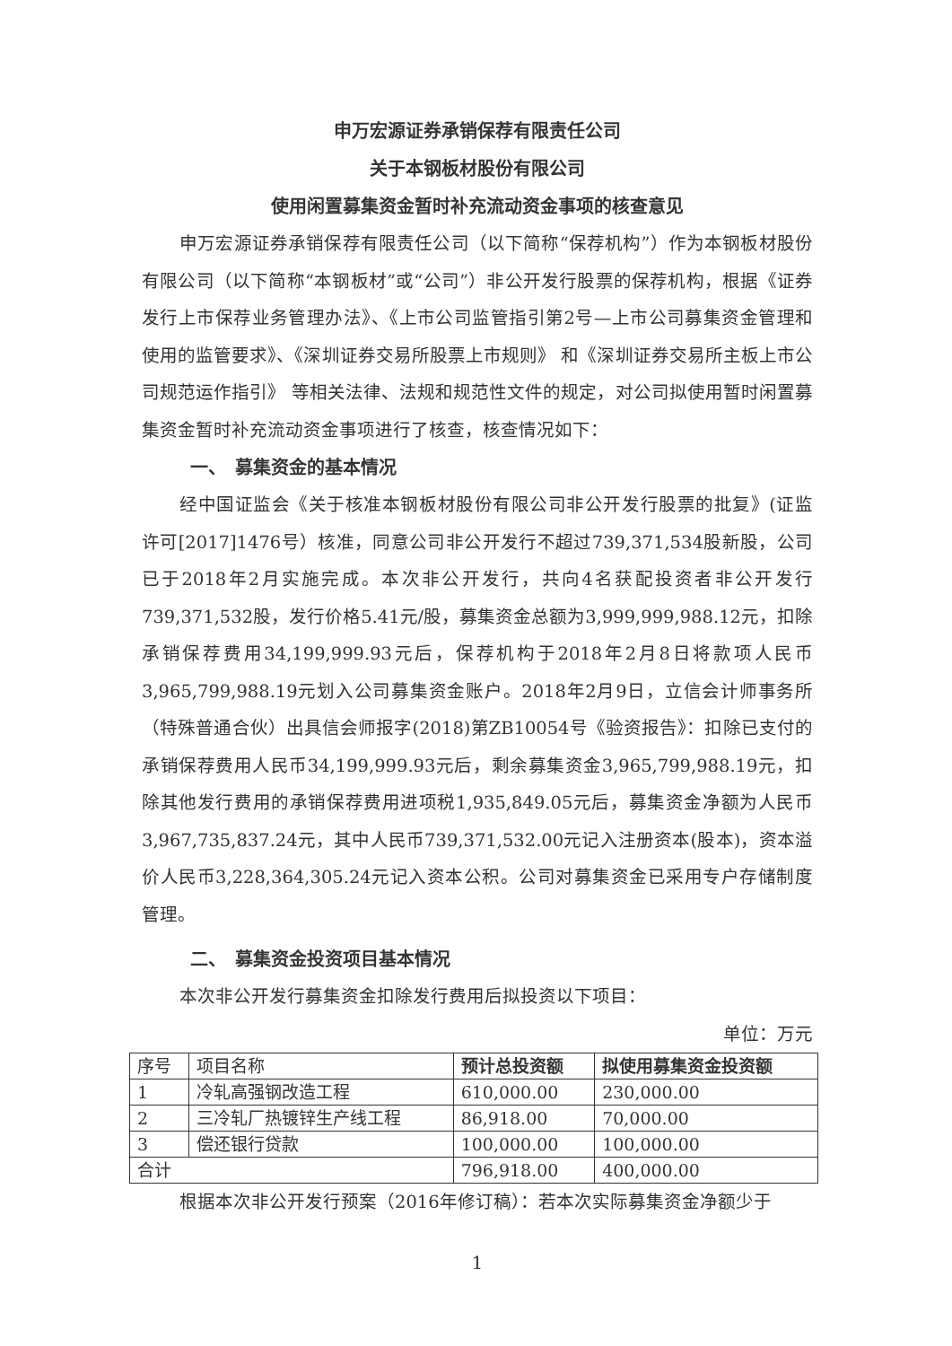申万宏源证券承销保荐有限责任公司
关于本钢板材股份有限公司
使用闲置募集资金暂时补充流动资金事项的核查意见
申万宏源证券承销保荐有限责任公司（以下简称“保荐机构”）作为本钢板材股份有限公司（以下简称“本钢板材”或“公司”）非公开发行股票的保荐机构，根据《证券发行上市保荐业务管理办法》、《上市公司监管指引第2号—上市公司募集资金管理和使用的监管要求》、《深圳证券交易所股票上市规则》 和《深圳证券交易所主板上市公司规范运作指引》 等相关法律、法规和规范性文件的规定，对公司拟使用暂时闲置募集资金暂时补充流动资金事项进行了核查，核查情况如下：
一、　募集资金的基本情况
经中国证监会《关于核准本钢板材股份有限公司非公开发行股票的批复》(证监许可[2017]1476号）核准，同意公司非公开发行不超过739,371,534股新股，公司已于2018年2月实施完成。本次非公开发行，共向4名获配投资者非公开发行739,371,532股，发行价格5.41元/股，募集资金总额为3,999,999,988.12元，扣除承销保荐费用34,199,999.93元后，保荐机构于2018年2月8日将款项人民币3,965,799,988.19元划入公司募集资金账户。2018年2月9日，立信会计师事务所（特殊普通合伙）出具信会师报字(2018)第ZB10054号《验资报告》：扣除已支付的承销保荐费用人民币34,199,999.93元后，剩余募集资金3,965,799,988.19元，扣除其他发行费用的承销保荐费用进项税1,935,849.05元后，募集资金净额为人民币3,967,735,837.24元，其中人民币739,371,532.00元记入注册资本(股本)，资本溢价人民币3,228,364,305.24元记入资本公积。公司对募集资金已采用专户存储制度管理。
二、　募集资金投资项目基本情况
本次非公开发行募集资金扣除发行费用后拟投资以下项目：
单位：万元
| 序号 | 项目名称 | 预计总投资额 | 拟使用募集资金投资额 |
| --- | --- | --- | --- |
| 1 | 冷轧高强钢改造工程 | 610,000.00 | 230,000.00 |
| 2 | 三冷轧厂热镀锌生产线工程 | 86,918.00 | 70,000.00 |
| 3 | 偿还银行贷款 | 100,000.00 | 100,000.00 |
| 合计 | | 796,918.00 | 400,000.00 |
根据本次非公开发行预案（2016年修订稿）：若本次实际募集资金净额少于
1